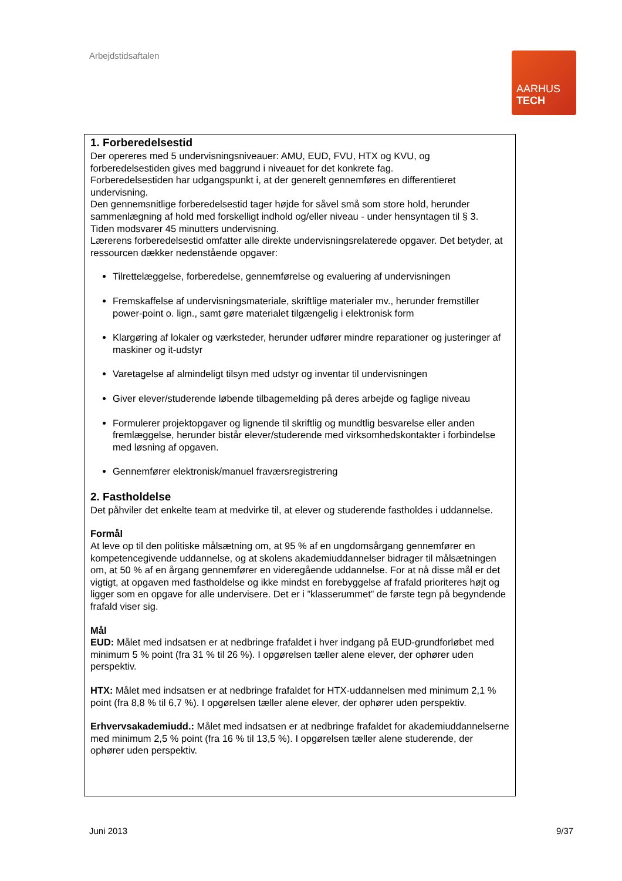Arbejdstidsaftalen
AARHUS
TECH
1. Forberedelsestid
Der opereres med 5 undervisningsniveauer: AMU, EUD, FVU, HTX og KVU, og forberedelsestiden gives med baggrund i niveauet for det konkrete fag.
Forberedelsestiden har udgangspunkt i, at der generelt gennemføres en differentieret undervisning.
Den gennemsnitlige forberedelsestid tager højde for såvel små som store hold, herunder sammenlægning af hold med forskelligt indhold og/eller niveau - under hensyntagen til § 3.
Tiden modsvarer 45 minutters undervisning.
Lærerens forberedelsestid omfatter alle direkte undervisningsrelaterede opgaver. Det betyder, at ressourcen dækker nedenstående opgaver:
Tilrettelæggelse, forberedelse, gennemførelse og evaluering af undervisningen
Fremskaffelse af undervisningsmateriale, skriftlige materialer mv., herunder fremstiller power-point o. lign., samt gøre materialet tilgængelig i elektronisk form
Klargøring af lokaler og værksteder, herunder udfører mindre reparationer og justeringer af maskiner og it-udstyr
Varetagelse af almindeligt tilsyn med udstyr og inventar til undervisningen
Giver elever/studerende løbende tilbagemelding på deres arbejde og faglige niveau
Formulerer projektopgaver og lignende til skriftlig og mundtlig besvarelse eller anden fremlæggelse, herunder bistår elever/studerende med virksomhedskontakter i forbindelse med løsning af opgaven.
Gennemfører elektronisk/manuel fraværsregistrering
2. Fastholdelse
Det påhviler det enkelte team at medvirke til, at elever og studerende fastholdes i uddannelse.
Formål
At leve op til den politiske målsætning om, at 95 % af en ungdomsårgang gennemfører en kompetencegivende uddannelse, og at skolens akademiuddannelser bidrager til målsætningen om, at 50 % af en årgang gennemfører en videregående uddannelse. For at nå disse mål er det vigtigt, at opgaven med fastholdelse og ikke mindst en forebyggelse af frafald prioriteres højt og ligger som en opgave for alle undervisere. Det er i ”klasserummet” de første tegn på begyndende frafald viser sig.
Mål
EUD: Målet med indsatsen er at nedbringe frafaldet i hver indgang på EUD-grundforløbet med minimum 5 % point (fra 31 % til 26 %). I opgørelsen tæller alene elever, der ophører uden perspektiv.
HTX: Målet med indsatsen er at nedbringe frafaldet for HTX-uddannelsen med minimum 2,1 % point (fra 8,8 % til 6,7 %). I opgørelsen tæller alene elever, der ophører uden perspektiv.
Erhvervsakademiudd.: Målet med indsatsen er at nedbringe frafaldet for akademiuddannelserne med minimum 2,5 % point (fra 16 % til 13,5 %). I opgørelsen tæller alene studerende, der ophører uden perspektiv.
Juni 2013 9/37